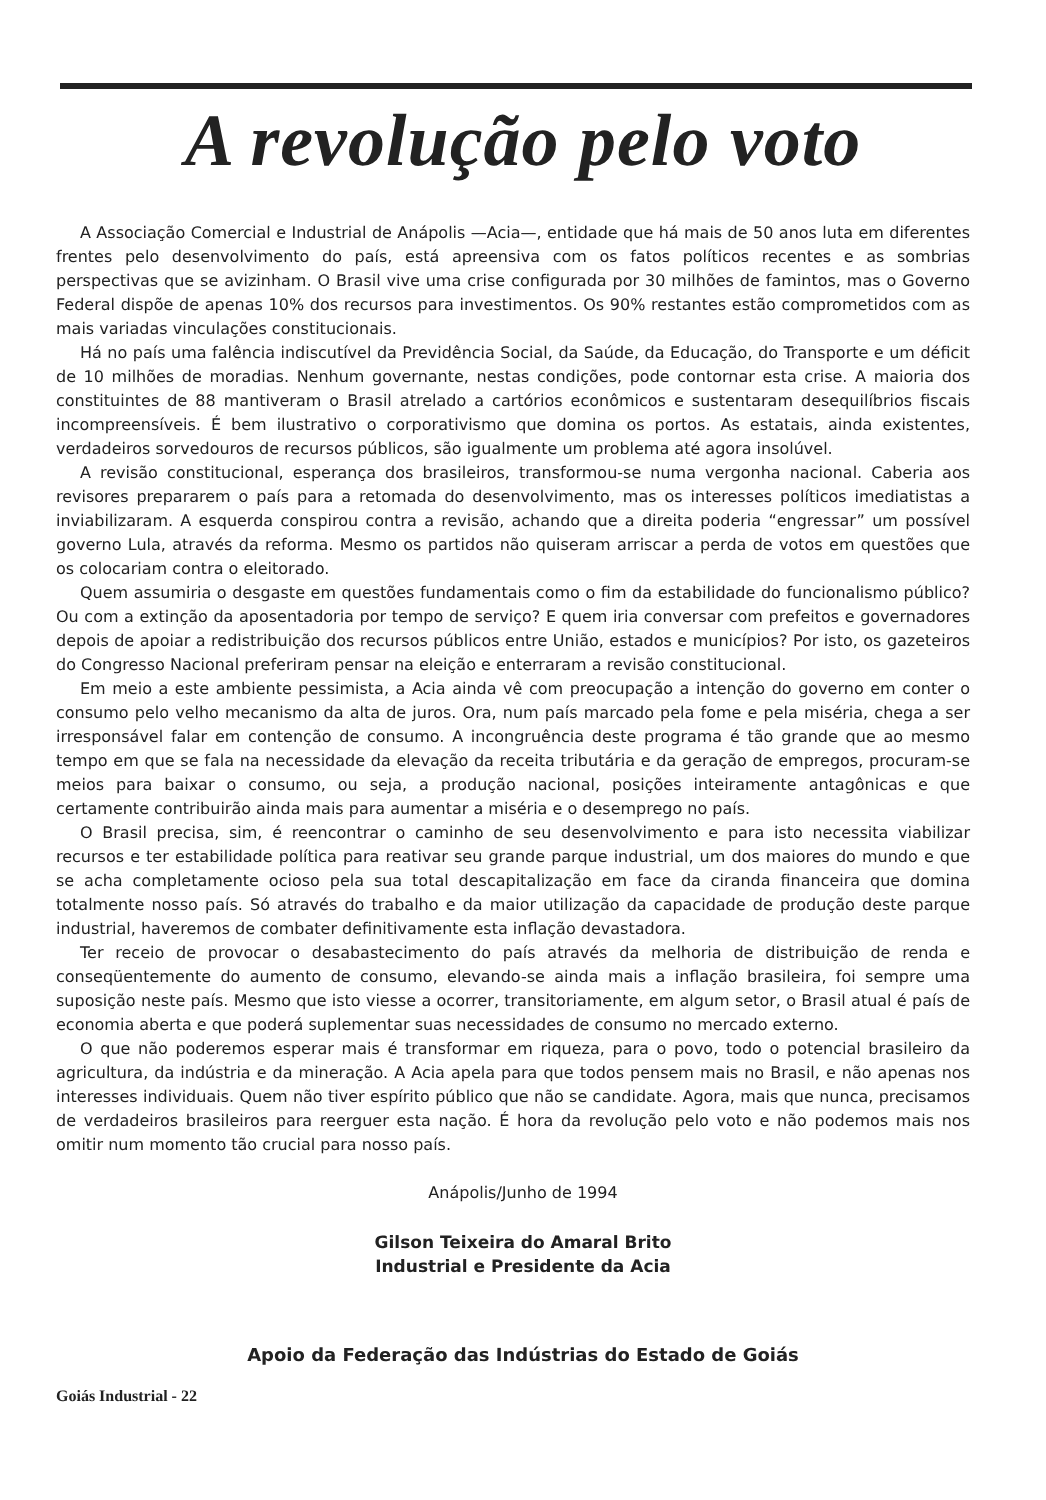A revolução pelo voto
A Associação Comercial e Industrial de Anápolis —Acia—, entidade que há mais de 50 anos luta em diferentes frentes pelo desenvolvimento do país, está apreensiva com os fatos políticos recentes e as sombrias perspectivas que se avizinham. O Brasil vive uma crise configurada por 30 milhões de famintos, mas o Governo Federal dispõe de apenas 10% dos recursos para investimentos. Os 90% restantes estão comprometidos com as mais variadas vinculações constitucionais.
Há no país uma falência indiscutível da Previdência Social, da Saúde, da Educação, do Transporte e um déficit de 10 milhões de moradias. Nenhum governante, nestas condições, pode contornar esta crise. A maioria dos constituintes de 88 mantiveram o Brasil atrelado a cartórios econômicos e sustentaram desequilíbrios fiscais incompreensíveis. É bem ilustrativo o corporativismo que domina os portos. As estatais, ainda existentes, verdadeiros sorvedouros de recursos públicos, são igualmente um problema até agora insolúvel.
A revisão constitucional, esperança dos brasileiros, transformou-se numa vergonha nacional. Caberia aos revisores prepararem o país para a retomada do desenvolvimento, mas os interesses políticos imediatistas a inviabilizaram. A esquerda conspirou contra a revisão, achando que a direita poderia “engressar” um possível governo Lula, através da reforma. Mesmo os partidos não quiseram arriscar a perda de votos em questões que os colocariam contra o eleitorado.
Quem assumiria o desgaste em questões fundamentais como o fim da estabilidade do funcionalismo público? Ou com a extinção da aposentadoria por tempo de serviço? E quem iria conversar com prefeitos e governadores depois de apoiar a redistribuição dos recursos públicos entre União, estados e municípios? Por isto, os gazeteiros do Congresso Nacional preferiram pensar na eleição e enterraram a revisão constitucional.
Em meio a este ambiente pessimista, a Acia ainda vê com preocupação a intenção do governo em conter o consumo pelo velho mecanismo da alta de juros. Ora, num país marcado pela fome e pela miséria, chega a ser irresponsável falar em contenção de consumo. A incongruência deste programa é tão grande que ao mesmo tempo em que se fala na necessidade da elevação da receita tributária e da geração de empregos, procuram-se meios para baixar o consumo, ou seja, a produção nacional, posições inteiramente antagônicas e que certamente contribuirão ainda mais para aumentar a miséria e o desemprego no país.
O Brasil precisa, sim, é reencontrar o caminho de seu desenvolvimento e para isto necessita viabilizar recursos e ter estabilidade política para reativar seu grande parque industrial, um dos maiores do mundo e que se acha completamente ocioso pela sua total descapitalização em face da ciranda financeira que domina totalmente nosso país. Só através do trabalho e da maior utilização da capacidade de produção deste parque industrial, haveremos de combater definitivamente esta inflação devastadora.
Ter receio de provocar o desabastecimento do país através da melhoria de distribuição de renda e conseqüentemente do aumento de consumo, elevando-se ainda mais a inflação brasileira, foi sempre uma suposição neste país. Mesmo que isto viesse a ocorrer, transitoriamente, em algum setor, o Brasil atual é país de economia aberta e que poderá suplementar suas necessidades de consumo no mercado externo.
O que não poderemos esperar mais é transformar em riqueza, para o povo, todo o potencial brasileiro da agricultura, da indústria e da mineração. A Acia apela para que todos pensem mais no Brasil, e não apenas nos interesses individuais. Quem não tiver espírito público que não se candidate. Agora, mais que nunca, precisamos de verdadeiros brasileiros para reerguer esta nação. É hora da revolução pelo voto e não podemos mais nos omitir num momento tão crucial para nosso país.
Anápolis/Junho de 1994
Gilson Teixeira do Amaral Brito
Industrial e Presidente da Acia
Apoio da Federação das Indústrias do Estado de Goiás
Goiás Industrial - 22